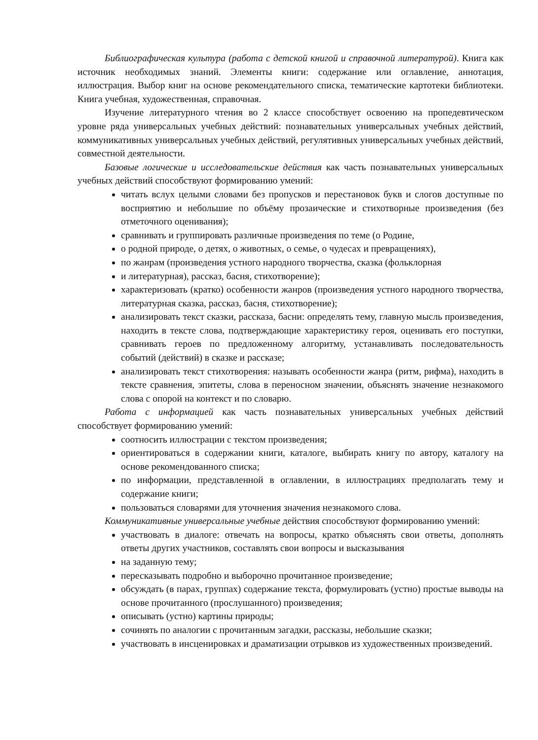Библиографическая культура (работа с детской книгой и справочной литературой). Книга как источник необходимых знаний. Элементы книги: содержание или оглавление, аннотация, иллюстрация. Выбор книг на основе рекомендательного списка, тематические картотеки библиотеки. Книга учебная, художественная, справочная.
Изучение литературного чтения во 2 классе способствует освоению на пропедевтическом уровне ряда универсальных учебных действий: познавательных универсальных учебных действий, коммуникативных универсальных учебных действий, регулятивных универсальных учебных действий, совместной деятельности.
Базовые логические и исследовательские действия как часть познавательных универсальных учебных действий способствуют формированию умений:
читать вслух целыми словами без пропусков и перестановок букв и слогов доступные по восприятию и небольшие по объёму прозаические и стихотворные произведения (без отметочного оценивания);
сравнивать и группировать различные произведения по теме (о Родине,
о родной природе, о детях, о животных, о семье, о чудесах и превращениях),
по жанрам (произведения устного народного творчества, сказка (фольклорная
и литературная), рассказ, басня, стихотворение);
характеризовать (кратко) особенности жанров (произведения устного народного творчества, литературная сказка, рассказ, басня, стихотворение);
анализировать текст сказки, рассказа, басни: определять тему, главную мысль произведения, находить в тексте слова, подтверждающие характеристику героя, оценивать его поступки, сравнивать героев по предложенному алгоритму, устанавливать последовательность событий (действий) в сказке и рассказе;
анализировать текст стихотворения: называть особенности жанра (ритм, рифма), находить в тексте сравнения, эпитеты, слова в переносном значении, объяснять значение незнакомого слова с опорой на контекст и по словарю.
Работа с информацией как часть познавательных универсальных учебных действий способствует формированию умений:
соотносить иллюстрации с текстом произведения;
ориентироваться в содержании книги, каталоге, выбирать книгу по автору, каталогу на основе рекомендованного списка;
по информации, представленной в оглавлении, в иллюстрациях предполагать тему и содержание книги;
пользоваться словарями для уточнения значения незнакомого слова.
Коммуникативные универсальные учебные действия способствуют формированию умений:
участвовать в диалоге: отвечать на вопросы, кратко объяснять свои ответы, дополнять ответы других участников, составлять свои вопросы и высказывания
на заданную тему;
пересказывать подробно и выборочно прочитанное произведение;
обсуждать (в парах, группах) содержание текста, формулировать (устно) простые выводы на основе прочитанного (прослушанного) произведения;
описывать (устно) картины природы;
сочинять по аналогии с прочитанным загадки, рассказы, небольшие сказки;
участвовать в инсценировках и драматизации отрывков из художественных произведений.